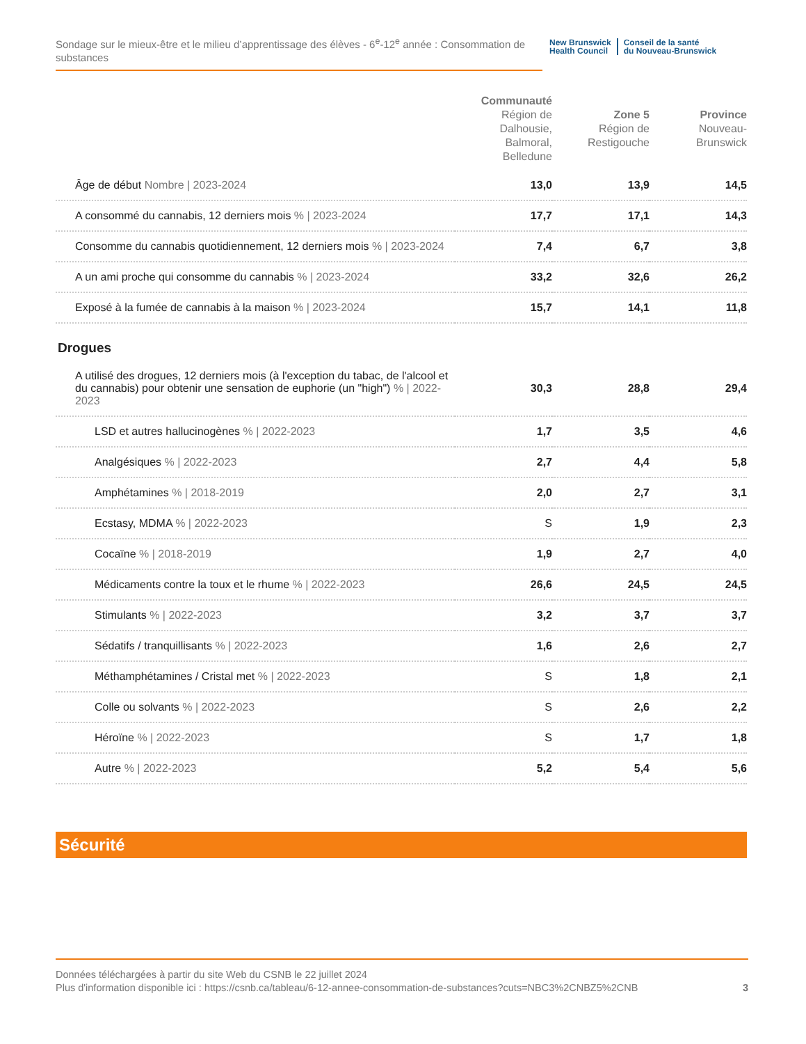Sondage sur le mieux-être et le milieu d’apprentissage des élèves - 6<sup>e</sup>-12<sup>e</sup> année : Consommation de substances
New Brunswick
Health Council
Conseil de la santé
du Nouveau-Brunswick
| | Communauté Région de Dalhousie, Balmoral, Belledune | Zone 5 Région de Restigouche | Province Nouveau-Brunswick |
| --- | --- | --- | --- |
| Âge de début Nombre / 2023-2024 | 13,0 | 13,9 | 14,5 |
| A consommé du cannabis, 12 derniers mois % / 2023-2024 | 17,7 | 17,1 | 14,3 |
| Consomme du cannabis quotidiennement, 12 derniers mois % / 2023-2024 | 7,4 | 6,7 | 3,8 |
| A un ami proche qui consomme du cannabis % / 2023-2024 | 33,2 | 32,6 | 26,2 |
| Exposé à la fumée de cannabis à la maison % / 2023-2024 | 15,7 | 14,1 | 11,8 |
| Drogues | | | |
| A utilisé des drogues, 12 derniers mois (à l'exception du tabac, de l'alcool et du cannabis) pour obtenir une sensation de euphorie (un "high") % / 2022-2023 | 30,3 | 28,8 | 29,4 |
| LSD et autres hallucinogènes % / 2022-2023 | 1,7 | 3,5 | 4,6 |
| Analgésiques % / 2022-2023 | 2,7 | 4,4 | 5,8 |
| Amphétamines % / 2018-2019 | 2,0 | 2,7 | 3,1 |
| Ecstasy, MDMA % / 2022-2023 | S | 1,9 | 2,3 |
| Cocaïne % / 2018-2019 | 1,9 | 2,7 | 4,0 |
| Médicaments contre la toux et le rhume % / 2022-2023 | 26,6 | 24,5 | 24,5 |
| Stimulants % / 2022-2023 | 3,2 | 3,7 | 3,7 |
| Sédatifs / tranquillisants % / 2022-2023 | 1,6 | 2,6 | 2,7 |
| Méthamphétamines / Cristal met % / 2022-2023 | S | 1,8 | 2,1 |
| Colle ou solvants % / 2022-2023 | S | 2,6 | 2,2 |
| Héroïne % / 2022-2023 | S | 1,7 | 1,8 |
| Autre % / 2022-2023 | 5,2 | 5,4 | 5,6 |
Sécurité
Données téléchargées à partir du site Web du CSNB le 22 juillet 2024
Plus d'information disponible ici : https://csnb.ca/tableau/6-12-annee-consommation-de-substances?cuts=NBC3%2CNBZ5%2CNB
3